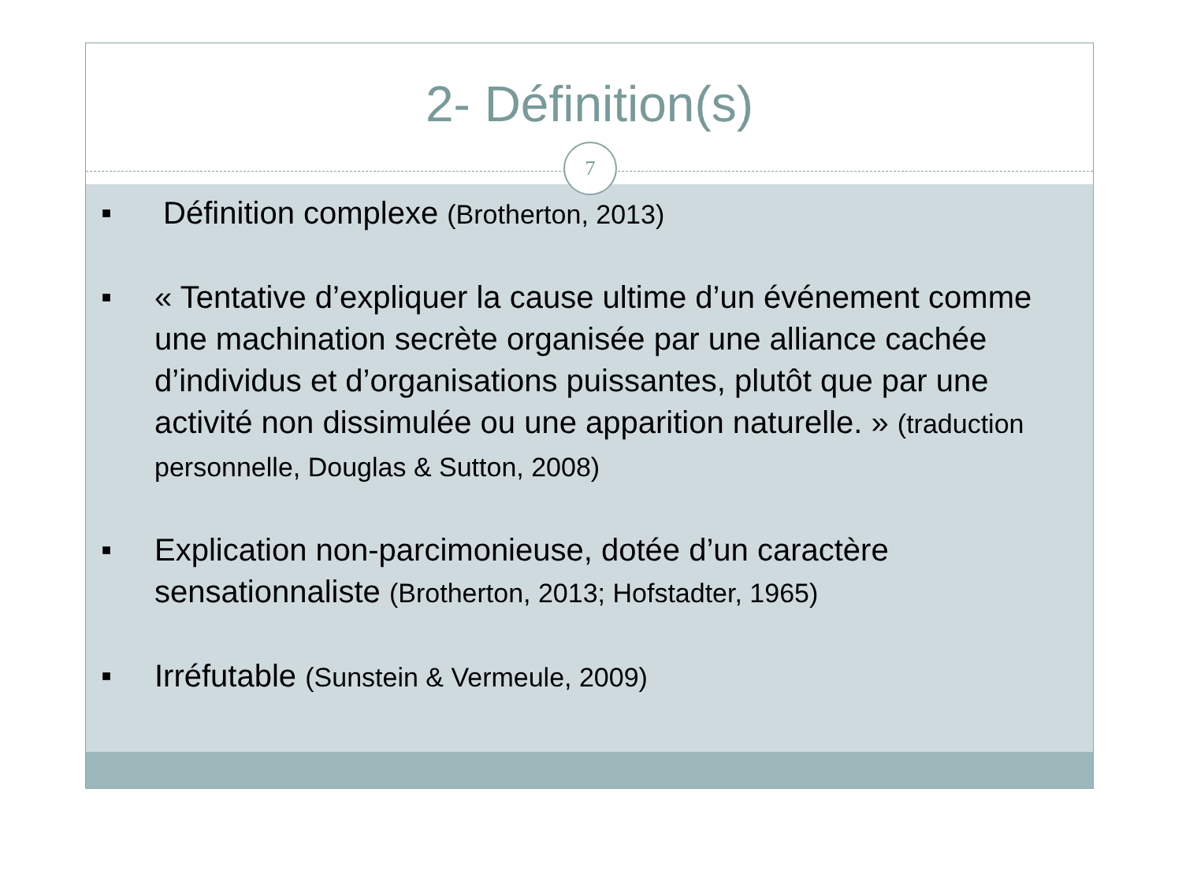2- Définition(s)
7
■ Définition complexe (Brotherton, 2013)
■ « Tentative d’expliquer la cause ultime d’un événement comme une machination secrète organisée par une alliance cachée d’individus et d’organisations puissantes, plutôt que par une activité non dissimulée ou une apparition naturelle. » (traduction personnelle, Douglas & Sutton, 2008)
■ Explication non-parcimonieuse, dotée d’un caractère sensationnaliste (Brotherton, 2013; Hofstadter, 1965)
■ Irréfutable (Sunstein & Vermeule, 2009)